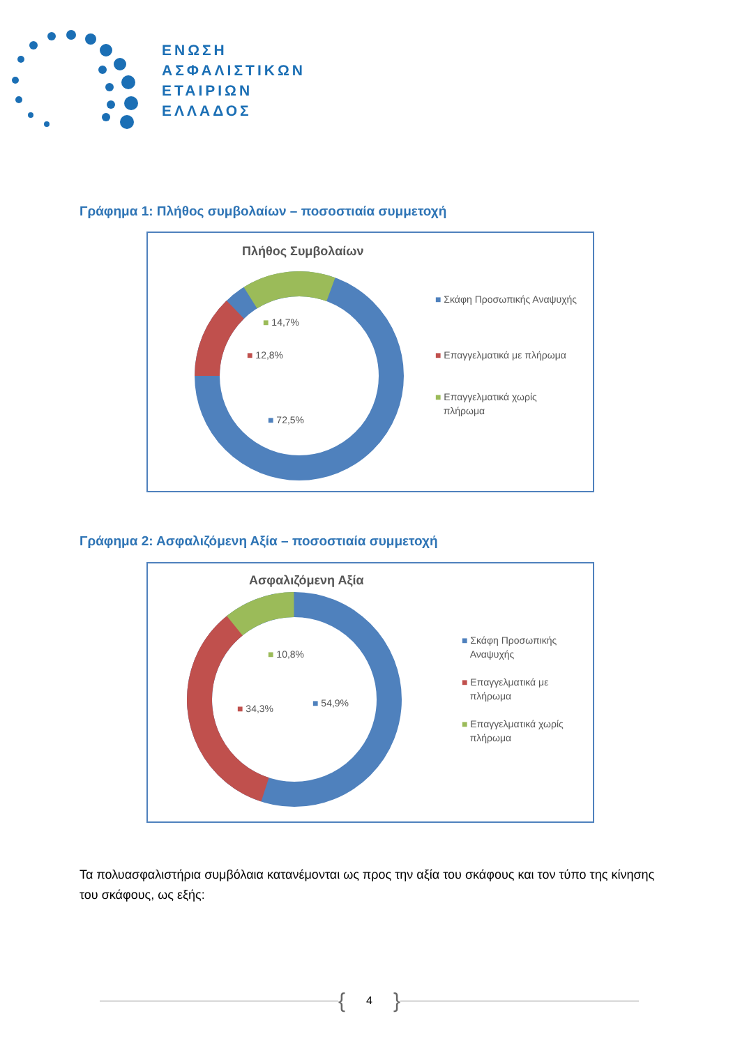ΕΝΩΣΗ
ΑΣΦΑΛΙΣΤΙΚΩΝ
ΕΤΑΙΡΙΩΝ
ΕΛΛΑΔΟΣ
Γράφημα 1: Πλήθος συμβολαίων – ποσοστιαία συμμετοχή
Πλήθος Συμβολαίων
■ 14,7%
■ 12,8%
■ 72,5%
■ Σκάφη Προσωπικής Αναψυχής
■ Επαγγελματικά με πλήρωμα
■ Επαγγελματικά χωρίς
πλήρωμα
Γράφημα 2: Ασφαλιζόμενη Αξία – ποσοστιαία συμμετοχή
Ασφαλιζόμενη Αξία
■ 10,8%
■ 34,3% ■ 54,9%
■ Σκάφη Προσωπικής
Αναψυχής
■ Επαγγελματικά με
πλήρωμα
■ Επαγγελματικά χωρίς
πλήρωμα
Τα πολυασφαλιστήρια συμβόλαια κατανέμονται ως προς την αξία του σκάφους και τον τύπο της κίνησης του σκάφους, ως εξής:
{ 4 }